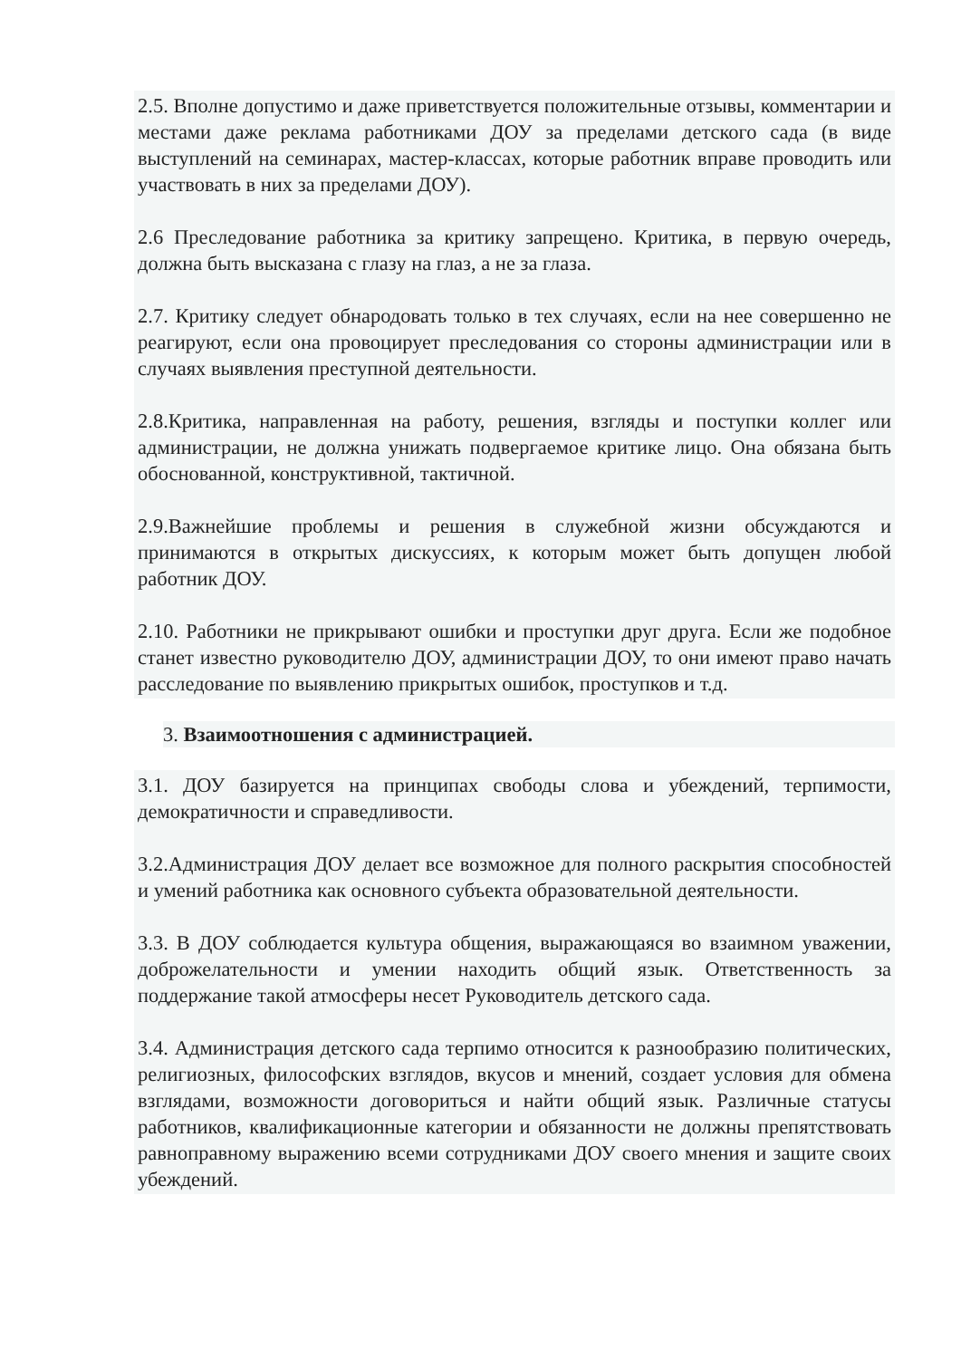2.5. Вполне допустимо и даже приветствуется положительные отзывы, комментарии и местами даже реклама работниками ДОУ за пределами детского сада (в виде выступлений на семинарах, мастер-классах, которые работник вправе проводить или участвовать в них за пределами ДОУ).
2.6 Преследование работника за критику запрещено. Критика, в первую очередь, должна быть высказана с глазу на глаз, а не за глаза.
2.7. Критику следует обнародовать только в тех случаях, если на нее совершенно не реагируют, если она провоцирует преследования со стороны администрации или в случаях выявления преступной деятельности.
2.8.Критика, направленная на работу, решения, взгляды и поступки коллег или администрации, не должна унижать подвергаемое критике лицо. Она обязана быть обоснованной, конструктивной, тактичной.
2.9.Важнейшие проблемы и решения в служебной жизни обсуждаются и принимаются в открытых дискуссиях, к которым может быть допущен любой работник ДОУ.
2.10. Работники не прикрывают ошибки и проступки друг друга. Если же подобное станет известно руководителю ДОУ, администрации ДОУ, то они имеют право начать расследование по выявлению прикрытых ошибок, проступков и т.д.
3. Взаимоотношения с администрацией.
3.1. ДОУ базируется на принципах свободы слова и убеждений, терпимости, демократичности и справедливости.
3.2.Администрация ДОУ делает все возможное для полного раскрытия способностей и умений работника как основного субъекта образовательной деятельности.
3.3. В ДОУ соблюдается культура общения, выражающаяся во взаимном уважении, доброжелательности и умении находить общий язык. Ответственность за поддержание такой атмосферы несет Руководитель детского сада.
3.4. Администрация детского сада терпимо относится к разнообразию политических, религиозных, философских взглядов, вкусов и мнений, создает условия для обмена взглядами, возможности договориться и найти общий язык. Различные статусы работников, квалификационные категории и обязанности не должны препятствовать равноправному выражению всеми сотрудниками ДОУ своего мнения и защите своих убеждений.